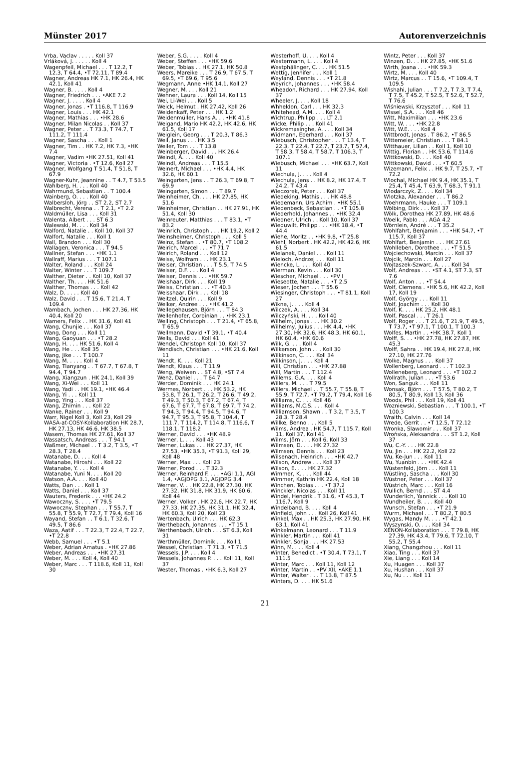Münster 2017 Autorenverzeichnis
Vrba, Vaclav . . . . . Koll 37
Vrláková, J. . . . . . Koll 4
Wagenpfeil, Michael . . . T 12.2, T 12.3, T 64.4, •T 72.11, T 89.4
Wagner, Andreas HK 7.1, HK 26.4, HK 42.1, Koll 41
Wagner, B. . . . . Koll 4
Wagner, Friedrich . . . •AKE 7.2
Wagner, J. . . . . Koll 4
Wagner, Jonas . •T 116.8, T 116.9
Wagner, Louis . . . HK 42.1
Wagner, Mathias . . . •HK 28.6
Wagner, Milan Nicolas . . Koll 37
Wagner, Peter . . T 73.3, T 74.7, T 111.2, T 111.4
Wagner, Sascha . . . Koll 1
Wagner, Tim . . HK 7.2, HK 7.3, •HK 7.4
Wagner, Vadim •HK 27.51, Koll 41
Wagner, Victoria . •T 12.6, Koll 27
Wagner, Wolfgang T 51.4, T 51.8, T 67.9
Wagner-Kuhr, Jeannine . . T 4.7, T 53.5
Wahlberg, H. . . . Koll 40
Wahrmund, Sebastian . . T 100.4
Wainberg, O. . . . Koll 40
Walbersloh, Jörg . . ST 2.2, ST 2.7
Walbrecht, Verena . . T 2.1, •T 2.2
Waldmüller, Lisa . . . Koll 31
Walenta, Albert . . . ST 6.3
Walewski, M. . . . Koll 34
Walford, Natalie . . Koll 10, Koll 37
Walfort, Natalie . . . Koll 1
Wall, Brandon . . . Koll 30
Wallagen, Veronica . . . T 94.5
Wallner, Stefan . . . •HK 1.1
Wallraff, Marius . . . T 107.1
Walter, Roland . . . Koll 24
Walter, Winter . . . T 109.7
Walther, Dieter . . Koll 10, Koll 37
Walther, Th. . . . HK 51.6
Walther, Thomas . . . Koll 42
Walz, D. . . . . Koll 40
Walz, David . . . T 15.6, T 21.4, T 109.4
Wambach, Jochen . . . HK 27.36, HK 40.4, Koll 20
Wamers, Felix . . HK 31.6, Koll 41
Wang, Chunjie . . . Koll 37
Wang, Dong . . . Koll 11
Wang, Gaoyuan . . . •T 28.2
Wang, H. . . . HK 51.6, Koll 4
Wang, He . . . Koll 35
Wang, Jike . . . T 100.7
Wang, M. . . . . Koll 4
Wang, Tianyang . . T 67.7, T 67.8, T 94.4, T 94.7
Wang, Xiangzun . HK 24.1, Koll 39
Wang, Xi-Wei . . . Koll 11
Wang, Yadi . . HK 19.1, •HK 46.4
Wang, Yi . . . Koll 11
Wang, Ying . . . Koll 37
Wang, Zhimin . . . Koll 22
Wanke, Rainer . . . Koll 9
Warr, Nigel Koll 3, Koll 23, Koll 29
WASA-at-COSY-Kollaboration HK 28.7, HK 27.13, HK 46.6, HK 38.5
Wasem, Thomas HK 27.61, Koll 37
Wassatsch, Andreas . . . T 94.1
Waßmer, Michael . . T 3.2, T 3.5, •T 28.3, T 28.4
Watanabe, D. . . . Koll 4
Watanabe, Hiroshi . . . Koll 22
Watanabe, Y. . . . Koll 4
Watanabe, Yuni N. . . . Koll 20
Watson, A.A. . . . Koll 40
Watts, Dan . . . Koll 1
Watts, Daniel . . . Koll 37
Wauters, Frederik . . . •HK 24.2
Wawoczny, S. . . . •T 79.5
Wawoczny, Stephan . . . T 55.7, T 55.8, T 55.9, T 72.7, T 79.4, Koll 16
Wayand, Stefan . . T 6.1, T 32.6, T 49.5, T 86.6
Waza, Aatif . . . T 22.3, T 22.4, T 22.7, •T 22.8
Webb, Samuel . . . •T 5.1
Weber, Adrian Amatus . •HK 27.86
Weber, Andreas . . . •HK 27.31
Weber, M. . . . Koll 4, Koll 40
Weber, Marc . . . T 118.6, Koll 11, Koll 30
Weber, S.G. . . . . Koll 4
Weber, Steffen . . . •HK 59.6
Weber, Tobias . . HK 27.1, HK 50.8
Weers, Mareike . . . T 26.9, T 67.5, T 69.5, •T 69.6, T 95.6
Wegmann, Anne •HK 14.1, Koll 27
Wegner, M. . . . Koll 21
Wehner, Laura . . . Koll 14, Koll 15
Wei, Li-Wei . . . Koll 5
Weick, Helmut . HK 27.42, Koll 26
Weidenkaff, Peter . . . HK 1.2
Weidenmüller, Hans A. . . •HK 41.8
Weigand, Mario HK 42.2, HK 42.6, HK 61.5, Koll 17
Weiglein, Georg . . . T 20.3, T 86.3
Weil, Janus . . . HK 3.5
Weiler, Tom . . . T 13.8
Weinberger, David . . . HK 26.4
Weindl, A. . . . Koll 40
Weindl, Andreas . . . T 15.5
Weinert, Michael . . . •HK 4.4, HK 32.6, HK 60.1
Weingarten, Jens . . T 26.3, T 69.8, T 69.9
Weingarten, Simon . . . T 89.7
Weinheimer, Ch. . . . HK 27.85, HK 51.6
Weinheimer, Christian . . HK 27.91, HK 51.4, Koll 30
Weinreuter, Matthias . . . T 83.1, •T 83.2
Weinrich, Christoph . . . HK 19.2, Koll 2
Weinsheimer, Christoph . . . Koll 5
Weinz, Stefan . . •T 80.7, •T 108.2
Weirich, Marcel . . . •T 71.7
Weirich, Roland . . . Koll 12
Weise, Wolfram . . . HK 23.1
Weiser, Christian . . . T 5.5, T 74.5
Weiser, D.F. . . . Koll 4
Weiser, Dennis . . . •HK 59.7
Weishaar, Dirk . . . Koll 19
Weiss, Christian . . . •T 40.3
Weisshaar, Dirk . . . Koll 18
Weitzel, Quirin . . . Koll 9
Welker, Andree . . . •HK 41.2
Wellegehausen, Björn . . . T 84.3
Wellenhofer, Corbinian . . •HK 23.1
Welling, Christoph . . . T 21.4, •T 65.8, T 65.9
Wellmann, David •T 39.1, •T 40.4
Wells, David . . . Koll 41
Wendel, Christoph Koll 10, Koll 37
Wendisch, Christian . . . •HK 21.6, Koll 11
Wendt, K. . . . Koll 21
Wendt, Klaus . . . T 11.9
Weng, Weiwen . . ST 4.8, •ST 7.4
Wenz, Daniel . . . T 64.7
Werder, Dominik . . . HK 24.1
Wermes, Norbert . . . HK 53.2, HK 53.8, T 26.1, T 26.2, T 26.6, T 49.2, T 49.3, T 50.3, T 67.2, T 67.4, T 67.6, T 67.7, T 67.8, T 69.7, T 74.2, T 94.3, T 94.4, T 94.5, T 94.6, T 94.7, T 95.3, T 95.8, T 104.4, T 111.7, T 114.2, T 114.8, T 116.6, T 118.1, T 118.2
Werner, David . . . •HK 48.9
Werner, L. . . . Koll 43
Werner, Lukas . . . HK 27.37, HK 27.53, •HK 35.3, •T 91.3, Koll 29, Koll 48
Werner, Max . . . Koll 23
Werner, Porod . . . T 32.3
Werner, Reinhard F. . . . •AGI 1.1, AGI 1.4, •AGjDPG 3.1, AGjDPG 3.4
Werner, V. . . HK 22.8, HK 27.30, HK 27.32, HK 31.8, HK 31.9, HK 60.6, Koll 44
Werner, Volker . HK 22.6, HK 22.7, HK 27.33, HK 27.35, HK 31.1, HK 32.4, HK 60.3, Koll 20, Koll 23
Wertenbach, Ulrich . . . HK 62.3
Werthebach, Johannes . . . •T 15.1
Werthenbach, Ulrich . . . ST 6.3, Koll 31
Werthmüller, Dominik . . . Koll 1
Wessel, Christian . T 71.3, •T 71.5
Wessels, J.P. . . . Koll 4
Wessels, Johannes P. . . . Koll 11, Koll 37
Wester, Thomas . •HK 6.3, Koll 27
Westerhoff, U. . . . Koll 4
Westermann, L. . . . Koll 4
Westphälinger, C. . . . HK 51.5
Wettig, Jennifer . . . Koll 1
Weyland, Dennis . . . •T 21.8
Weyrich, Johannes . . . •HK 58.4
Wheadon, Richard . . . HK 27.94, Koll 37
Wheeler, J. . . . Koll 18
Whheldon, Carl . . . HK 32.3
Whitehead, A.M. . . . Koll 4
Wichtrup, Philipp . . . LT 2.1
Wicke, Philip . . . Koll 41
Wickremasinghe, A. . . . Koll 34
Widmann, Eberhard . . . Koll 37
Wiebusch, Christopher . . . T 13.4, T 22.3, T 22.4, T 22.7, T 23.7, T 57.4, T 58.3, T 58.4, T 58.7, T 106.3, T 107.1
Wiebusch, Michael . . . •HK 63.7, Koll 11
Wiechula, J. . . . Koll 4
Wiechula, Jens . . HK 8.2, HK 17.4, T 24.2, T 43.4
Wieczorek, Peter . . . Koll 37
Wiedeking, Mathis . . . HK 48.8
Wiedemann, Urs Achim . •HK 55.1
Wiedenbeck, Sebastian . . •T 105.8
Wiederhold, Johannes . . •HK 32.4
Wiedner, Ulrich . . Koll 10, Koll 37
Wieduwilt, Philipp . . . •HK 18.4, •T 44.4
Wiehe, Moritz . . •HK 9.8, •T 25.8
Wiehl, Norbert . HK 42.2, HK 42.6, HK 61.5
Wielanek, Daniel . . . Koll 11
Wieloch, Andrzej . . . Koll 11
Wiencke, L. . . . Koll 40
Wierman, Kevin . . . Koll 30
Wiescher, Michael . . . •PV I
Wieseotte, Natalie . . . •T 2.5
Wieser, Jochen . . . T 55.6
Wiesinger, Christoph . . . •T 81.1, Koll 27
Wikne, J. . . . Koll 4
Wilczek, A. . . . Koll 34
Wilczyński, H. . . . Koll 40
Wilhelm, Jonas . . . HK 30.2
Wilhelmy, Julius . . . HK 4.4, •HK 27.30, HK 32.6, HK 48.3, HK 60.1, HK 60.4, •HK 60.6
Wilk, G. . . . Koll 4
Wilkerson, John . . . Koll 30
Wilkinson, C. . . . Koll 34
Wilkinson, J. . . . Koll 4
Will, Christian . . . •HK 27.88
Will, Martin . . . T 112.4
Willems, G.A. . . . Koll 4
Willers, M. . . . T 79.5
Willers, Michael . . T 55.7, T 55.8, T 55.9, T 72.7, •T 79.2, T 79.4, Koll 16
Williams, C. . . . Koll 46
Williams, M.C.S. . . . Koll 4
Williamson, Shawn . . T 3.2, T 3.5, T 28.3, T 28.4
Willke, Benno . . . Koll 5
Wilms, Andrea . HK 54.7, T 115.7, Koll 11, Koll 37, Koll 41
Wilms, Jörn . . . Koll 6, Koll 33
Wilmsen, D. . . . HK 27.32
Wilmsen, Dennis . . . Koll 23
Wilsenach, Heinrich . . . •HK 42.7
Wilson, Andrew . . . Koll 37
Wilson, E. . . . HK 27.32
Wimmer, K. . . . Koll 44
Wimmer, Kathrin HK 22.4, Koll 18
Winchen, Tobias . . . •T 37.2
Winckler, Nicolas . . . Koll 11
Windel, Hendrik . T 31.6, •T 45.3, T 116.7, Koll 9
Windelband, B. . . . Koll 4
Winfield, John . . . Koll 26, Koll 41
Winkel, Max . . HK 25.3, HK 27.90, HK 63.1, Koll 41
Winkelmann, Leonard . . . T 11.9
Winkler, Martin . . . Koll 41
Winkler, Sonja . . . HK 27.53
Winn, M. . . . Koll 4
Winter, Benedict . •T 30.4, T 73.1, T 111.5
Winter, Marc . . . Koll 11, Koll 12
Winter, Martin . . •PV XII, •AKE 1.1
Winter, Walter . . . T 13.8, T 87.5
Winters, D. . . . HK 51.6
Wintz, Peter . . . Koll 37
Winzen, D. . . HK 27.85, •HK 51.6
Wirth, Joana . . . •HK 59.3
Wirtz, M. . . . Koll 40
Wirtz, Marcus . . T 15.6, •T 109.4, T 109.5
Wishahi, Julian . . . T 7.2, T 7.3, T 7.4, T 7.5, T 45.2, T 52.5, T 52.6, T 52.7, T 76.6
Wiśniewski, Krzysztof . . . Koll 11
Wissel, S.A. . . . Koll 46
Witt, Maximilian . . . •HK 23.6
Witt, W. . . . •HK 22.8
Witt, W.E. . . . Koll 4
Wittbrodt, Jonas . T 86.2, •T 86.5
Wittemeier, Christian . . . T 84.1
Witthauer, Lilian . . Koll 1, Koll 10
Wittig, Florian . . HK 53.6, T 114.6
Wittkowski, D. . . . Koll 40
Wittkowski, David . . . •T 60.5
Wizemann, Felix . . HK 9.7, T 25.7, •T 72.2
Wlochal, Michael HK 9.4, HK 35.1, T 25.4, T 45.4, T 63.9, T 68.3, T 91.1
Wlodarczyk, Z. . . . Koll 34
Wlotzka, Alexander . . . T 86.2
Woehrmann, Hauke . . . T 109.1
Wölbing, Dirk . . . Koll 37
Wölk, Dorothea HK 27.89, HK 48.6
Woelk, Pablo . . . AGA 4.2
Wörnlein, André . . . T 35.2
Wohlfahrt, Benjamin . . . •HK 54.7, •T 115.7, Koll 37
Wohlfart, Benjamin . . . HK 27.61
Wohlleben, Dorothee . . . •T 51.5
Wojciechowski, Marcin . . . Koll 37
Wojcik, Marcin . . . Koll 27
Wojtaszek-Szwarc, A. . . . Koll 34
Wolf, Andreas . . . •ST 4.1, ST 7.3, ST 7.6
Wolf, Anton . . . •T 54.4
Wolf, Clemens . •HK 5.6, HK 42.2, Koll 17, Koll 19
Wolf, György . . . Koll 11
Wolf, Joachim . . . Koll 30
Wolf, K. . . . HK 25.2, HK 48.1
Wolf, Pascal . . . T 26.1
Wolf, Roger . . . T 21.6, T 21.9, T 49.5, T 73.7, •T 97.1, T 100.1, T 100.3
Wolfes, Martin . . •HK 38.7, Koll 1
Wolff, S. . . •HK 27.78, HK 27.87, HK 45.3
Wolff, Sahra . . HK 19.4, HK 27.8, HK 27.10, HK 27.76
Wolke, Magnus . . . Koll 37
Wollenberg, Leonard . . . T 102.3
Wolleneberg, Leonard . . . •T 102.2
Wollrath, Julian . . . •T 53.6
Won, Sanguk . . . Koll 11
Wonsak, Björn . . . T 57.5, T 80.2, T 80.5, T 80.9, Koll 13, Koll 36
Woods, Phil . . . Koll 19, Koll 41
Wozniewski, Sebastian . . . T 100.1, •T 100.3
Wraith, Calvin . . . Koll 14
Wrede, Gerrit . . •T 12.5, T 72.12
Wronka, Slawomir . . . Koll 37
Wrońska, Aleksandra . . . ST 1.2, Koll 37
Wu, C.-Y. . . . HK 22.8
Wu, Jin . . . HK 22.2, Koll 22
Wu, Ke-Jun . . . Koll 11
Wu, Yuanbin . . . •HK 42.4
Wüstenfeld, Jörn . . . Koll 11
Wüstling, Sascha . . . Koll 30
Wüstner, Peter . . . Koll 37
Wüstrich, Marc . . . Koll 16
Wullich, Bernd . . . ST 4.4
Wunderlich, Yannick . . . Koll 10
Wundheiler, B. . . . Koll 40
Wunsch, Stefan . . . •T 21.9
Wurm, Michael . . . T 80.2, T 80.5
Wygas, Mandy M. . . . •T 42.1
Wyszynski, O. . . . Koll 34
XENON-Kollaboration . . . T 79.8, HK 27.39, HK 43.4, T 79.6, T 72.10, T 55.2, T 55.4
Xiang, Changzhou . . . Koll 11
Xiao, Ting . . . Koll 37
Xie, Liang . . . Koll 14
Xu, Huagen . . . Koll 37
Xu, Hushan . . . Koll 37
Xu, Nu . . . Koll 11
21